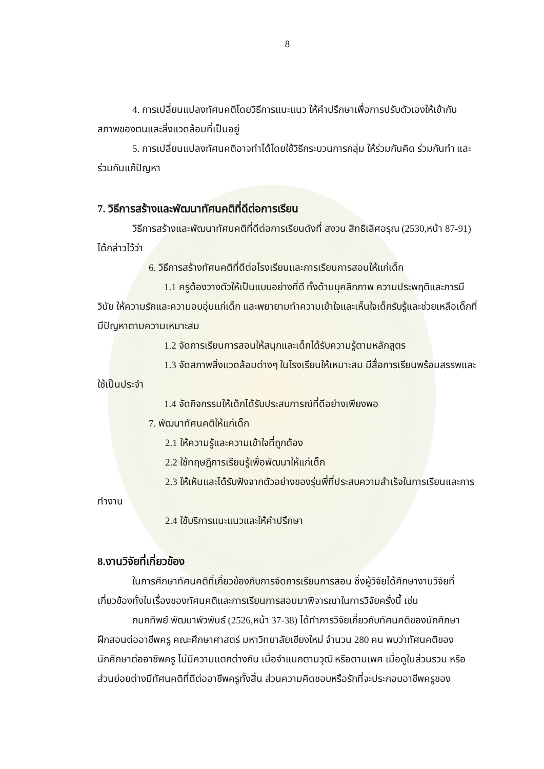8
4. การเปลี่ยนแปลงทัศนคติโดยวิธีการแนะแนว ให้คำปรึกษาเพื่อการปรับตัวเองให้เข้ากับสภาพของตนและสิ่งแวดล้อมที่เป็นอยู่
5. การเปลี่ยนแปลงทัศนคติอาจทำได้โดยใช้วิธีกระบวนการกลุ่ม ให้ร่วมกันคิด ร่วมกันทำ และร่วมกันแก้ปัญหา
7. วิธีการสร้างและพัฒนาทัศนคติที่ดีต่อการเรียน
วิธีการสร้างและพัฒนาทัศนคติที่ดีต่อการเรียนดังที่ สงวน สิทธิเลิศอรุณ (2530,หน้า 87-91) ได้กล่าวไว้ว่า
6. วิธีการสร้างทัศนคติที่ดีต่อโรงเรียนและการเรียนการสอนให้แก่เด็ก
1.1 ครูต้องวางตัวให้เป็นแบบอย่างที่ดี ทั้งด้านบุคลิกภาพ ความประพฤติและการมีวินัย ให้ความรักและความอบอุ่นแก่เด็ก และพยายามทำความเข้าใจและเห็นใจเด็กรับรู้และช่วยเหลือเด็กที่มีปัญหาตามความเหมาะสม
1.2 จัดการเรียนการสอนให้สนุกและเด็กได้รับความรู้ตามหลักสูตร
1.3 จัดสภาพสิ่งแวดล้อมต่างๆ ในโรงเรียนให้เหมาะสม มีสื่อการเรียนพร้อมสรรพและใช้เป็นประจำ
1.4 จัดกิจกรรมให้เด็กได้รับประสบการณ์ที่ดีอย่างเพียงพอ
7. พัฒนาทัศนคติให้แก่เด็ก
2.1 ให้ความรู้และความเข้าใจที่ถูกต้อง
2.2 ใช้ทฤษฎีการเรียนรู้เพื่อพัฒนาให้แก่เด็ก
2.3 ให้เห็นและได้รับฟังจากตัวอย่างของรุ่นพี่ที่ประสบความสำเร็จในการเรียนและการทำงาน
2.4 ใช้บริการแนะแนวและให้คำปรึกษา
8.งานวิจัยที่เกี่ยวข้อง
ในการศึกษาทัศนคติที่เกี่ยวข้องกับการจัดการเรียนการสอน ซึ่งผู้วิจัยได้ศึกษางานวิจัยที่เกี่ยวข้องทั้งในเรื่องของทัศนคติและการเรียนการสอนมาพิจารณาในการวิจัยครั้งนี้ เช่น
กนกทิพย์ พัฒนาพัวพันธ์ (2526,หน้า 37-38) ได้ทำการวิจัยเกี่ยวกับทัศนคติของนักศึกษาฝึกสอนต่ออาชีพครู คณะศึกษาศาสตร์ มหาวิทยาลัยเชียงใหม่ จำนวน 280 คน พบว่าทัศนคติของนักศึกษาต่ออาชีพครู ไม่มีความแตกต่างกัน เมื่อจำแนกตามวุฒิ หรือตามเพศ เมื่อดูในส่วนรวม หรือส่วนย่อยต่างมีทัศนคติที่ดีต่ออาชีพครูทั้งสิ้น ส่วนความคิดชอบหรือรักที่จะประกอบอาชีพครูของ